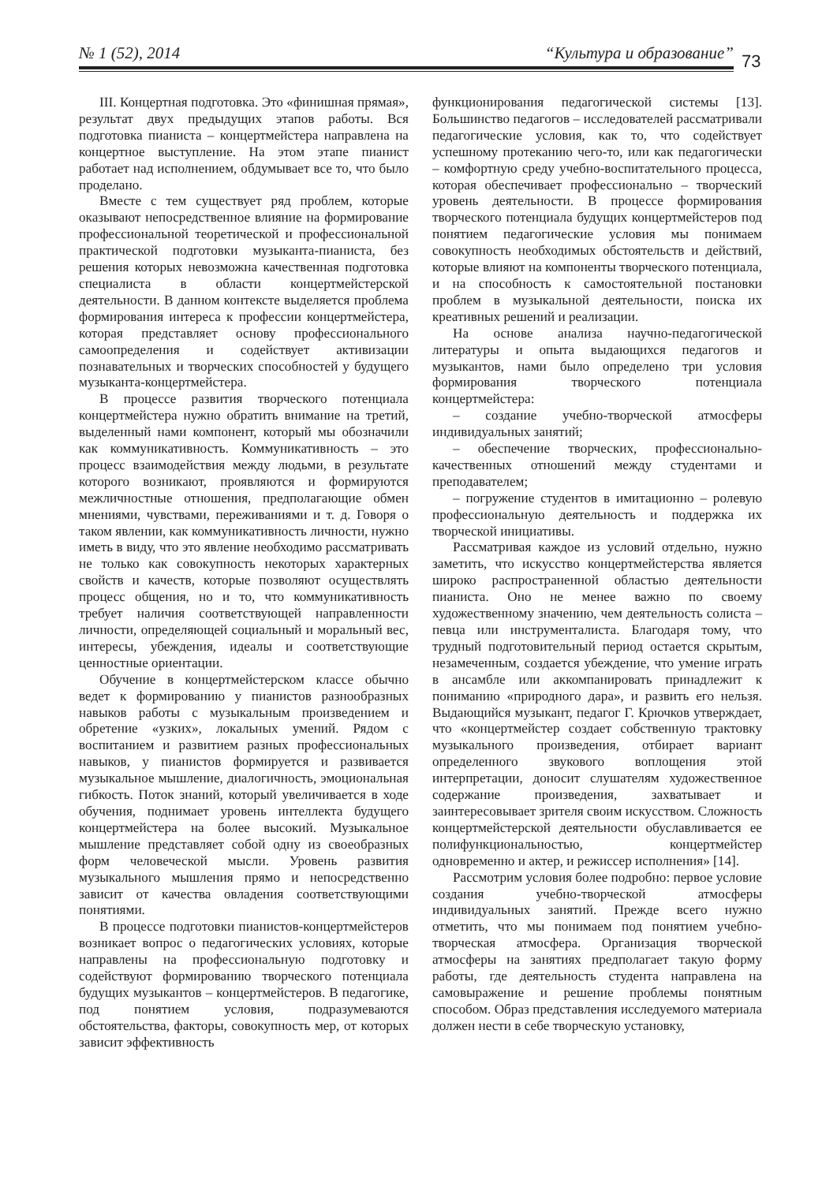№ 1 (52), 2014 “Культура и образование”
73
III. Концертная подготовка. Это «финишная прямая», результат двух предыдущих этапов работы. Вся подготовка пианиста – концертмейстера направлена на концертное выступление. На этом этапе пианист работает над исполнением, обдумывает все то, что было проделано.
Вместе с тем существует ряд проблем, которые оказывают непосредственное влияние на формирование профессиональной теоретической и профессиональной практической подготовки музыканта-пианиста, без решения которых невозможна качественная подготовка специалиста в области концертмейстерской деятельности. В данном контексте выделяется проблема формирования интереса к профессии концертмейстера, которая представляет основу профессионального самоопределения и содействует активизации познавательных и творческих способностей у будущего музыканта-концертмейстера.
В процессе развития творческого потенциала концертмейстера нужно обратить внимание на третий, выделенный нами компонент, который мы обозначили как коммуникативность. Коммуникативность – это процесс взаимодействия между людьми, в результате которого возникают, проявляются и формируются межличностные отношения, предполагающие обмен мнениями, чувствами, переживаниями и т. д. Говоря о таком явлении, как коммуникативность личности, нужно иметь в виду, что это явление необходимо рассматривать не только как совокупность некоторых характерных свойств и качеств, которые позволяют осуществлять процесс общения, но и то, что коммуникативность требует наличия соответствующей направленности личности, определяющей социальный и моральный вес, интересы, убеждения, идеалы и соответствующие ценностные ориентации.
Обучение в концертмейстерском классе обычно ведет к формированию у пианистов разнообразных навыков работы с музыкальным произведением и обретение «узких», локальных умений. Рядом с воспитанием и развитием разных профессиональных навыков, у пианистов формируется и развивается музыкальное мышление, диалогичность, эмоциональная гибкость. Поток знаний, который увеличивается в ходе обучения, поднимает уровень интеллекта будущего концертмейстера на более высокий. Музыкальное мышление представляет собой одну из своеобразных форм человеческой мысли. Уровень развития музыкального мышления прямо и непосредственно зависит от качества овладения соответствующими понятиями.
В процессе подготовки пианистов-концертмейстеров возникает вопрос о педагогических условиях, которые направлены на профессиональную подготовку и содействуют формированию творческого потенциала будущих музыкантов – концертмейстеров. В педагогике, под понятием условия, подразумеваются обстоятельства, факторы, совокупность мер, от которых зависит эффективность
функционирования педагогической системы [13]. Большинство педагогов – исследователей рассматривали педагогические условия, как то, что содействует успешному протеканию чего-то, или как педагогически – комфортную среду учебно-воспитательного процесса, которая обеспечивает профессионально – творческий уровень деятельности. В процессе формирования творческого потенциала будущих концертмейстеров под понятием педагогические условия мы понимаем совокупность необходимых обстоятельств и действий, которые влияют на компоненты творческого потенциала, и на способность к самостоятельной постановки проблем в музыкальной деятельности, поиска их креативных решений и реализации.
На основе анализа научно-педагогической литературы и опыта выдающихся педагогов и музыкантов, нами было определено три условия формирования творческого потенциала концертмейстера:
– создание учебно-творческой атмосферы индивидуальных занятий;
– обеспечение творческих, профессионально-качественных отношений между студентами и преподавателем;
– погружение студентов в имитационно – ролевую профессиональную деятельность и поддержка их творческой инициативы.
Рассматривая каждое из условий отдельно, нужно заметить, что искусство концертмейстерства является широко распространенной областью деятельности пианиста. Оно не менее важно по своему художественному значению, чем деятельность солиста – певца или инструменталиста. Благодаря тому, что трудный подготовительный период остается скрытым, незамеченным, создается убеждение, что умение играть в ансамбле или аккомпанировать принадлежит к пониманию «природного дара», и развить его нельзя. Выдающийся музыкант, педагог Г. Крючков утверждает, что «концертмейстер создает собственную трактовку музыкального произведения, отбирает вариант определенного звукового воплощения этой интерпретации, доносит слушателям художественное содержание произведения, захватывает и заинтересовывает зрителя своим искусством. Сложность концертмейстерской деятельности обуславливается ее полифункциональностью, концертмейстер одновременно и актер, и режиссер исполнения» [14].
Рассмотрим условия более подробно: первое условие создания учебно-творческой атмосферы индивидуальных занятий. Прежде всего нужно отметить, что мы понимаем под понятием учебно-творческая атмосфера. Организация творческой атмосферы на занятиях предполагает такую форму работы, где деятельность студента направлена на самовыражение и решение проблемы понятным способом. Образ представления исследуемого материала должен нести в себе творческую установку,